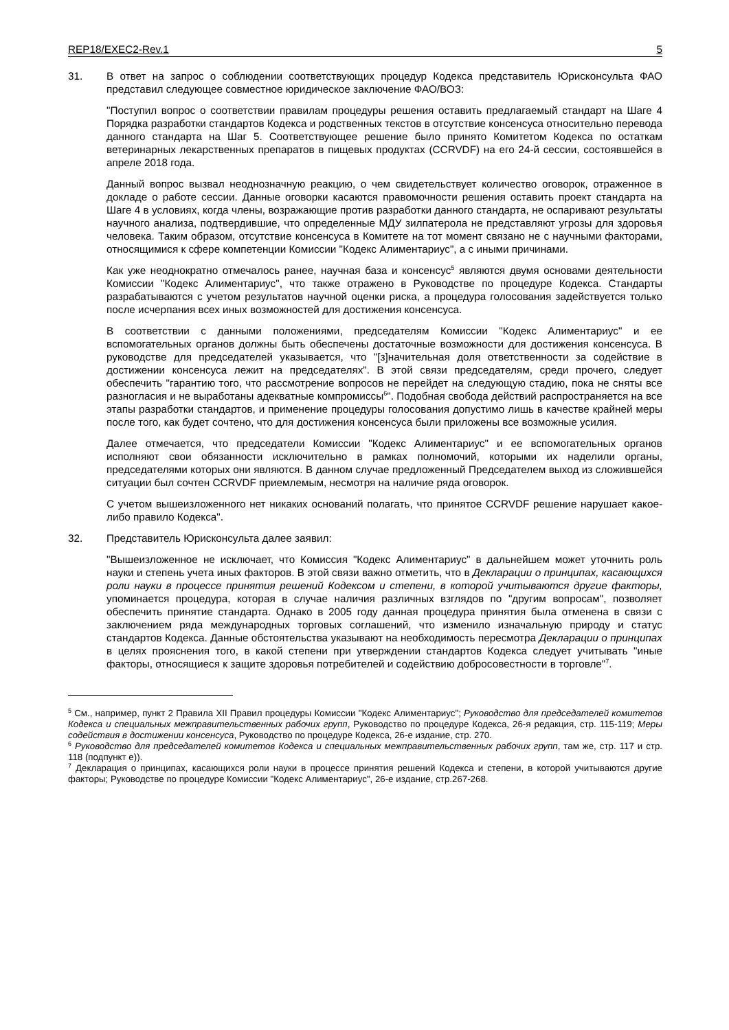REP18/EXEC2-Rev.1 5
31. В ответ на запрос о соблюдении соответствующих процедур Кодекса представитель Юрисконсульта ФАО представил следующее совместное юридическое заключение ФАО/ВОЗ:
"Поступил вопрос о соответствии правилам процедуры решения оставить предлагаемый стандарт на Шаге 4 Порядка разработки стандартов Кодекса и родственных текстов в отсутствие консенсуса относительно перевода данного стандарта на Шаг 5. Соответствующее решение было принято Комитетом Кодекса по остаткам ветеринарных лекарственных препаратов в пищевых продуктах (CCRVDF) на его 24-й сессии, состоявшейся в апреле 2018 года.
Данный вопрос вызвал неоднозначную реакцию, о чем свидетельствует количество оговорок, отраженное в докладе о работе сессии. Данные оговорки касаются правомочности решения оставить проект стандарта на Шаге 4 в условиях, когда члены, возражающие против разработки данного стандарта, не оспаривают результаты научного анализа, подтвердившие, что определенные МДУ зилпатерола не представляют угрозы для здоровья человека. Таким образом, отсутствие консенсуса в Комитете на тот момент связано не с научными факторами, относящимися к сфере компетенции Комиссии "Кодекс Алиментариус", а с иными причинами.
Как уже неоднократно отмечалось ранее, научная база и консенсус<sup>5</sup> являются двумя основами деятельности Комиссии "Кодекс Алиментариус", что также отражено в Руководстве по процедуре Кодекса. Стандарты разрабатываются с учетом результатов научной оценки риска, а процедура голосования задействуется только после исчерпания всех иных возможностей для достижения консенсуса.
В соответствии с данными положениями, председателям Комиссии "Кодекс Алиментариус" и ее вспомогательных органов должны быть обеспечены достаточные возможности для достижения консенсуса. В руководстве для председателей указывается, что "[з]начительная доля ответственности за содействие в достижении консенсуса лежит на председателях". В этой связи председателям, среди прочего, следует обеспечить "гарантию того, что рассмотрение вопросов не перейдет на следующую стадию, пока не сняты все разногласия и не выработаны адекватные компромиссы<sup>6</sup>". Подобная свобода действий распространяется на все этапы разработки стандартов, и применение процедуры голосования допустимо лишь в качестве крайней меры после того, как будет сочтено, что для достижения консенсуса были приложены все возможные усилия.
Далее отмечается, что председатели Комиссии "Кодекс Алиментариус" и ее вспомогательных органов исполняют свои обязанности исключительно в рамках полномочий, которыми их наделили органы, председателями которых они являются. В данном случае предложенный Председателем выход из сложившейся ситуации был сочтен CCRVDF приемлемым, несмотря на наличие ряда оговорок.
С учетом вышеизложенного нет никаких оснований полагать, что принятое CCRVDF решение нарушает какое-либо правило Кодекса".
32. Представитель Юрисконсульта далее заявил:
"Вышеизложенное не исключает, что Комиссия "Кодекс Алиментариус" в дальнейшем может уточнить роль науки и степень учета иных факторов. В этой связи важно отметить, что в Декларации о принципах, касающихся роли науки в процессе принятия решений Кодексом и степени, в которой учитываются другие факторы, упоминается процедура, которая в случае наличия различных взглядов по "другим вопросам", позволяет обеспечить принятие стандарта. Однако в 2005 году данная процедура принятия была отменена в связи с заключением ряда международных торговых соглашений, что изменило изначальную природу и статус стандартов Кодекса. Данные обстоятельства указывают на необходимость пересмотра Декларации о принципах в целях прояснения того, в какой степени при утверждении стандартов Кодекса следует учитывать "иные факторы, относящиеся к защите здоровья потребителей и содействию добросовестности в торговле"<sup>7</sup>.
<sup>5</sup> См., например, пункт 2 Правила XII Правил процедуры Комиссии "Кодекс Алиментариус"; Руководство для председателей комитетов Кодекса и специальных межправительственных рабочих групп, Руководство по процедуре Кодекса, 26-я редакция, стр. 115-119; Меры содействия в достижении консенсуса, Руководство по процедуре Кодекса, 26-е издание, стр. 270.
<sup>6</sup> Руководство для председателей комитетов Кодекса и специальных межправительственных рабочих групп, там же, стр. 117 и стр. 118 (подпункт е)).
<sup>7</sup> Декларация о принципах, касающихся роли науки в процессе принятия решений Кодекса и степени, в которой учитываются другие факторы; Руководстве по процедуре Комиссии "Кодекс Алиментариус", 26-е издание, стр.267-268.